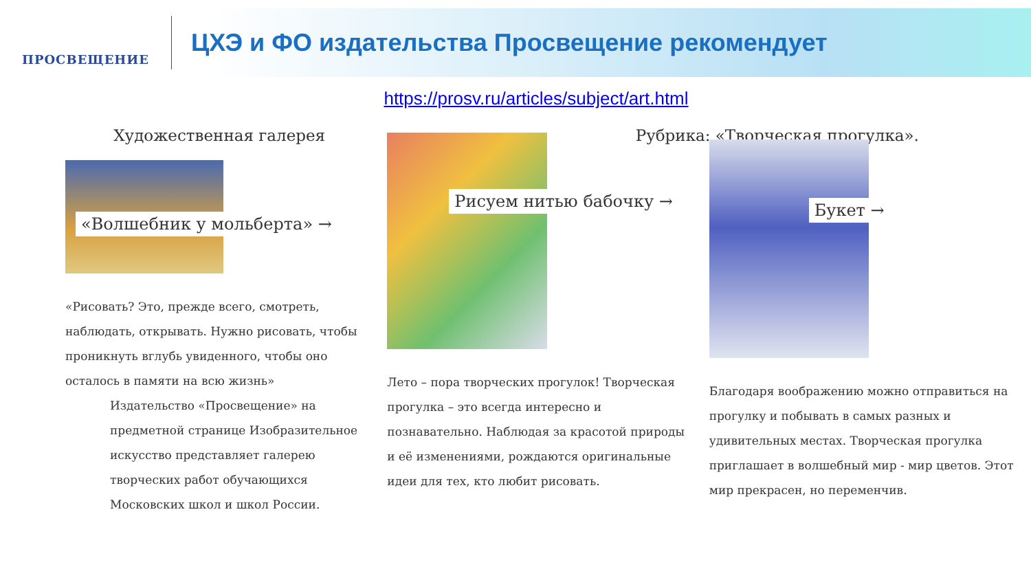ПРОСВЕЩЕНИЕ
ЦХЭ и ФО издательства Просвещение рекомендует
https://prosv.ru/articles/subject/art.html
Художественная галерея
«Волшебник у мольберта» →
«Рисовать? Это, прежде всего, смотреть, наблюдать, открывать. Нужно рисовать, чтобы проникнуть вглубь увиденного, чтобы оно осталось в памяти на всю жизнь»
Издательство «Просвещение» на предметной странице Изобразительное искусство представляет галерею творческих работ обучающихся Московских школ и школ России.
.
Рисуем нитью бабочку →
Лето – пора творческих прогулок! Творческая прогулка – это всегда интересно и познавательно. Наблюдая за красотой природы и её изменениями, рождаются оригинальные идеи для тех, кто любит рисовать.
Рубрика: «Творческая прогулка».
Букет →
Благодаря воображению можно отправиться на прогулку и побывать в самых разных и удивительных местах. Творческая прогулка приглашает в волшебный мир - мир цветов. Этот мир прекрасен, но переменчив.